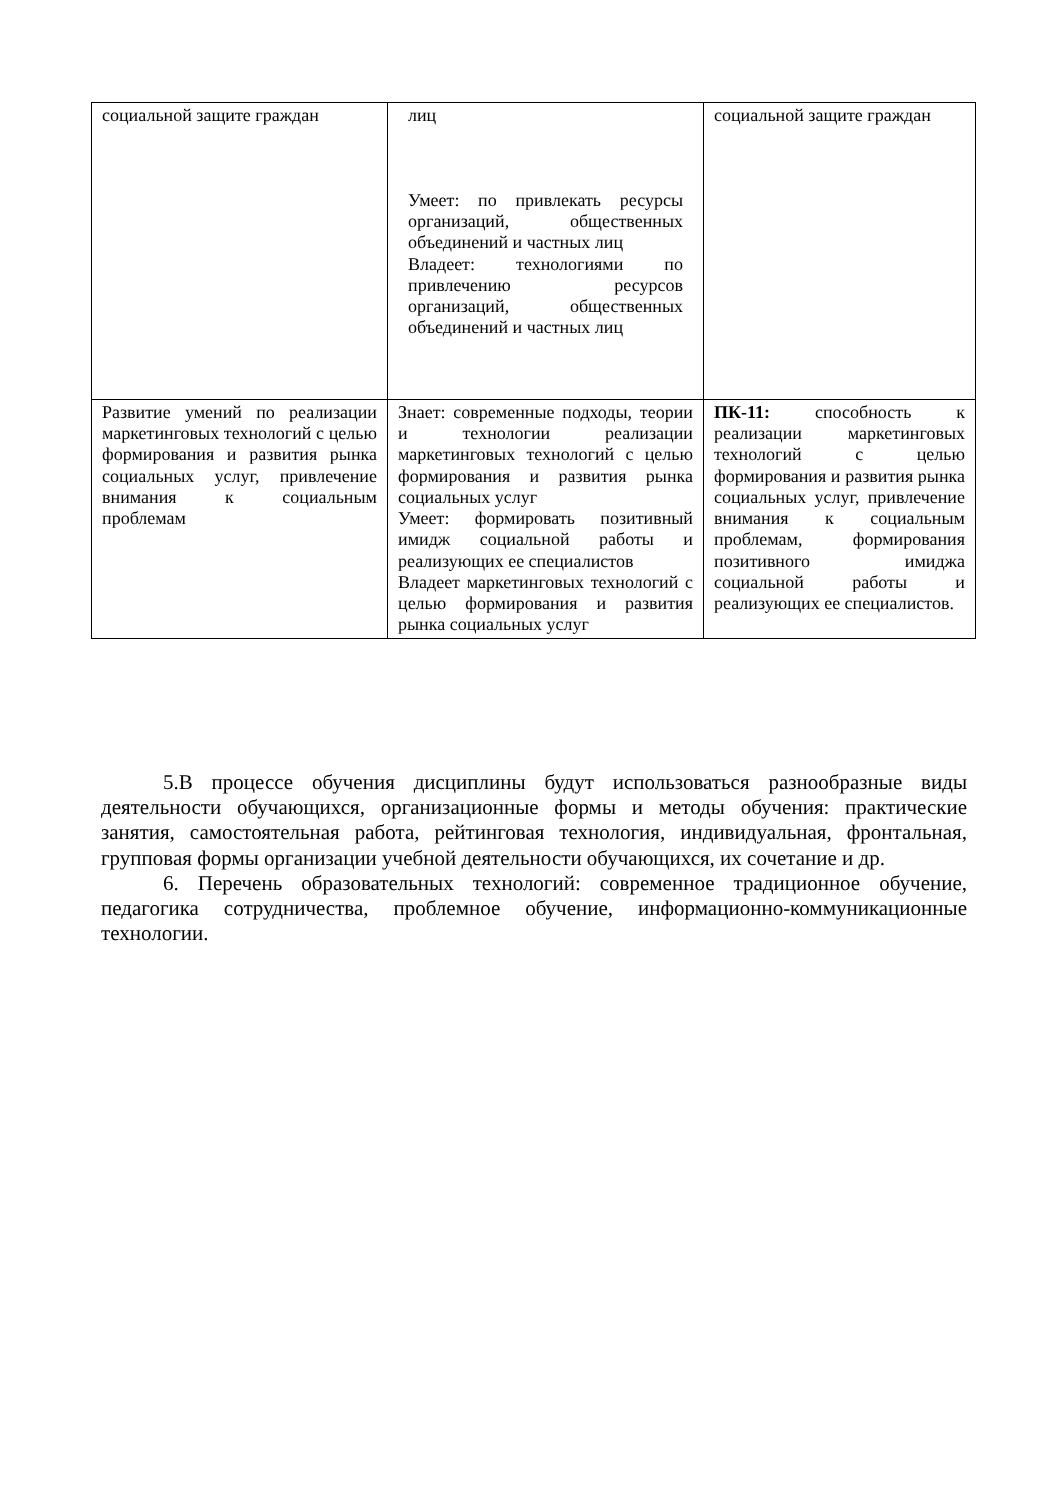| социальной защите граждан | лиц Умеет: по привлекать ресурсы организаций, общественных объединений и частных лиц Владеет: технологиями по привлечению ресурсов организаций, общественных объединений и частных лиц | социальной защите граждан |
| Развитие умений по реализации маркетинговых технологий с целью формирования и развития рынка социальных услуг, привлечение внимания к социальным проблемам | Знает: современные подходы, теории и технологии реализации маркетинговых технологий с целью формирования и развития рынка социальных услуг Умеет: формировать позитивный имидж социальной работы и реализующих ее специалистов Владеет маркетинговых технологий с целью формирования и развития рынка социальных услуг | ПК-11: способность к реализации маркетинговых технологий с целью формирования и развития рынка социальных услуг, привлечение внимания к социальным проблемам, формирования позитивного имиджа социальной работы и реализующих ее специалистов. |
5.В процессе обучения дисциплины будут использоваться разнообразные виды деятельности обучающихся, организационные формы и методы обучения: практические занятия, самостоятельная работа, рейтинговая технология, индивидуальная, фронтальная, групповая формы организации учебной деятельности обучающихся, их сочетание и др.
6. Перечень образовательных технологий: современное традиционное обучение, педагогика сотрудничества, проблемное обучение, информационно-коммуникационные технологии.